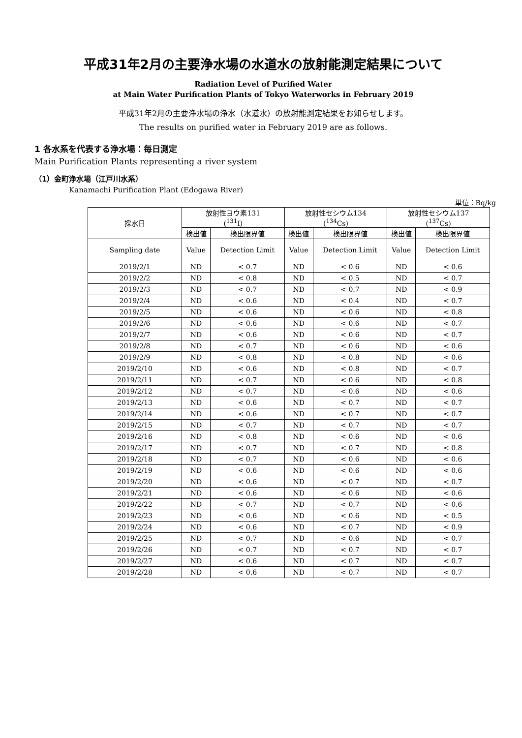平成31年2月の主要浄水場の水道水の放射能測定結果について
Radiation Level of Purified Water
at Main Water Purification Plants of Tokyo Waterworks in February 2019
平成31年2月の主要浄水場の浄水（水道水）の放射能測定結果をお知らせします。
The results on purified water in February 2019 are as follows.
1 各水系を代表する浄水場：毎日測定
Main Purification Plants representing a river system
（1）金町浄水場（江戸川水系）
Kanamachi Purification Plant (Edogawa River)
単位：Bq/kg
| 採水日 | 放射性ヨウ素131 (<sup>131</sup>I) | | 放射性セシウム134 (<sup>134</sup>Cs) | | 放射性セシウム137 (<sup>137</sup>Cs) | |
| --- | --- | --- | --- | --- | --- | --- |
| | 検出値 | 検出限界値 | 検出値 | 検出限界値 | 検出値 | 検出限界値 |
| Sampling date | Value | Detection Limit | Value | Detection Limit | Value | Detection Limit |
| 2019/2/1 | ND | < 0.7 | ND | < 0.6 | ND | < 0.6 |
| 2019/2/2 | ND | < 0.8 | ND | < 0.5 | ND | < 0.7 |
| 2019/2/3 | ND | < 0.7 | ND | < 0.7 | ND | < 0.9 |
| 2019/2/4 | ND | < 0.6 | ND | < 0.4 | ND | < 0.7 |
| 2019/2/5 | ND | < 0.6 | ND | < 0.6 | ND | < 0.8 |
| 2019/2/6 | ND | < 0.6 | ND | < 0.6 | ND | < 0.7 |
| 2019/2/7 | ND | < 0.6 | ND | < 0.6 | ND | < 0.7 |
| 2019/2/8 | ND | < 0.7 | ND | < 0.6 | ND | < 0.6 |
| 2019/2/9 | ND | < 0.8 | ND | < 0.8 | ND | < 0.6 |
| 2019/2/10 | ND | < 0.6 | ND | < 0.8 | ND | < 0.7 |
| 2019/2/11 | ND | < 0.7 | ND | < 0.6 | ND | < 0.8 |
| 2019/2/12 | ND | < 0.7 | ND | < 0.6 | ND | < 0.6 |
| 2019/2/13 | ND | < 0.6 | ND | < 0.7 | ND | < 0.7 |
| 2019/2/14 | ND | < 0.6 | ND | < 0.7 | ND | < 0.7 |
| 2019/2/15 | ND | < 0.7 | ND | < 0.7 | ND | < 0.7 |
| 2019/2/16 | ND | < 0.8 | ND | < 0.6 | ND | < 0.6 |
| 2019/2/17 | ND | < 0.7 | ND | < 0.7 | ND | < 0.8 |
| 2019/2/18 | ND | < 0.7 | ND | < 0.6 | ND | < 0.6 |
| 2019/2/19 | ND | < 0.6 | ND | < 0.6 | ND | < 0.6 |
| 2019/2/20 | ND | < 0.6 | ND | < 0.7 | ND | < 0.7 |
| 2019/2/21 | ND | < 0.6 | ND | < 0.6 | ND | < 0.6 |
| 2019/2/22 | ND | < 0.7 | ND | < 0.7 | ND | < 0.6 |
| 2019/2/23 | ND | < 0.6 | ND | < 0.6 | ND | < 0.5 |
| 2019/2/24 | ND | < 0.6 | ND | < 0.7 | ND | < 0.9 |
| 2019/2/25 | ND | < 0.7 | ND | < 0.6 | ND | < 0.7 |
| 2019/2/26 | ND | < 0.7 | ND | < 0.7 | ND | < 0.7 |
| 2019/2/27 | ND | < 0.6 | ND | < 0.7 | ND | < 0.7 |
| 2019/2/28 | ND | < 0.6 | ND | < 0.7 | ND | < 0.7 |